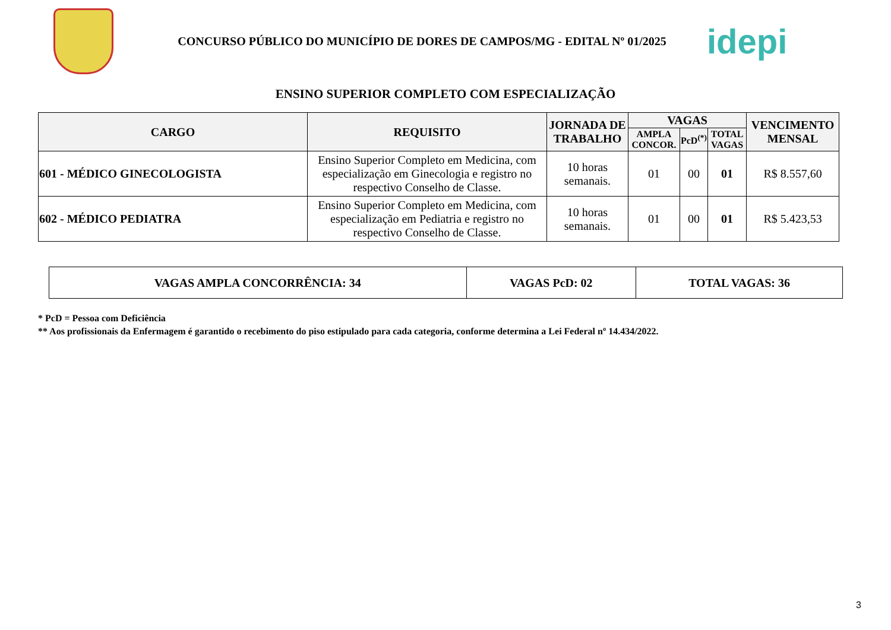CONCURSO PÚBLICO DO MUNICÍPIO DE DORES DE CAMPOS/MG - EDITAL Nº 01/2025
idepi
ENSINO SUPERIOR COMPLETO COM ESPECIALIZAÇÃO
| CARGO | REQUISITO | JORNADA DE TRABALHO | VAGAS | | | VENCIMENTO MENSAL |
| --- | --- | --- | --- | --- | --- | --- |
| | | | AMPLA CONCOR. | PcD<sup>(*)</sup> | TOTAL VAGAS | |
| 601 - MÉDICO GINECOLOGISTA | Ensino Superior Completo em Medicina, com especialização em Ginecologia e registro no respectivo Conselho de Classe. | 10 horas semanais. | 01 | 00 | 01 | R$ 8.557,60 |
| 602 - MÉDICO PEDIATRA | Ensino Superior Completo em Medicina, com especialização em Pediatria e registro no respectivo Conselho de Classe. | 10 horas semanais. | 01 | 00 | 01 | R$ 5.423,53 |
| VAGAS AMPLA CONCORRÊNCIA: 34 | VAGAS PcD: 02 | TOTAL VAGAS: 36 |
* PcD = Pessoa com Deficiência
** Aos profissionais da Enfermagem é garantido o recebimento do piso estipulado para cada categoria, conforme determina a Lei Federal nº 14.434/2022.
3